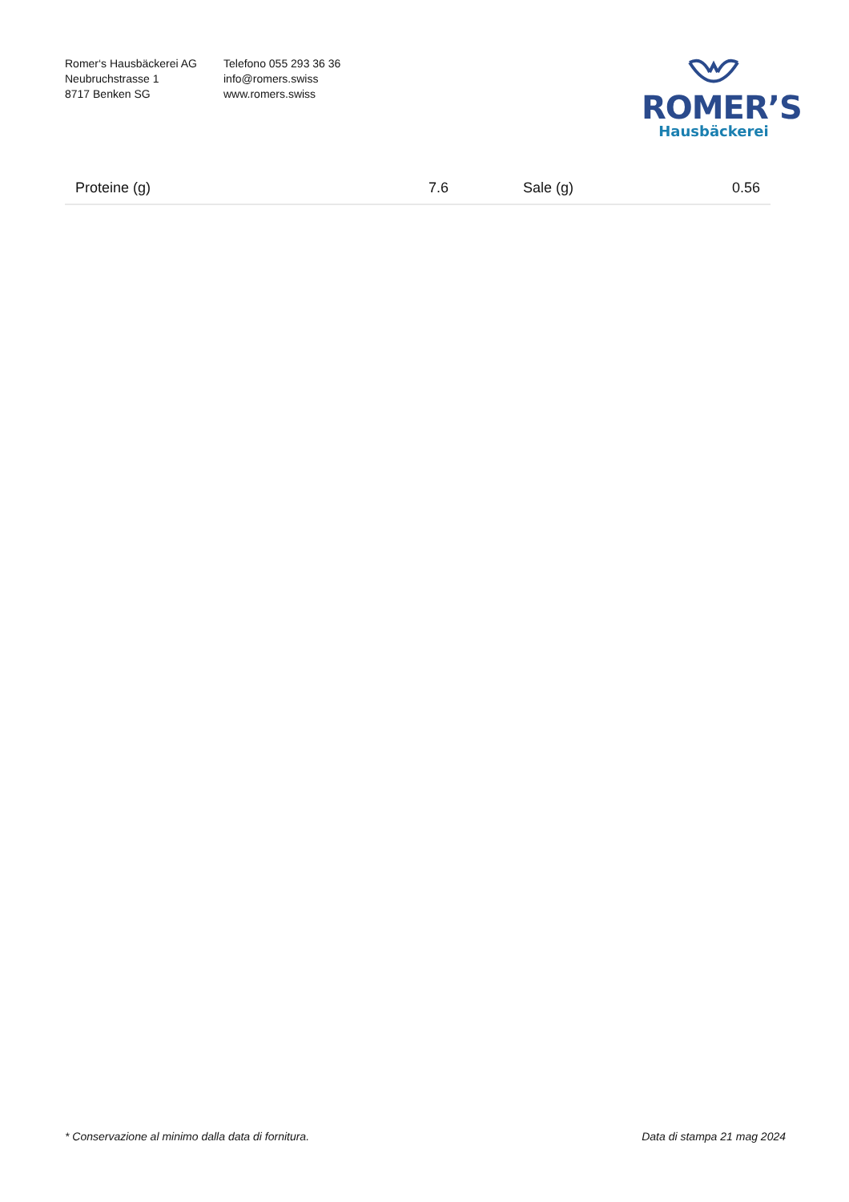Romer‘s Hausbäckerei AG
Neubruchstrasse 1
8717 Benken SG
Telefono 055 293 36 36
info@romers.swiss
www.romers.swiss
ROMER’S
Hausbäckerei
| Proteine (g) | 7.6 | Sale (g) | 0.56 |
* Conservazione al minimo dalla data di fornitura. Data di stampa 21 mag 2024